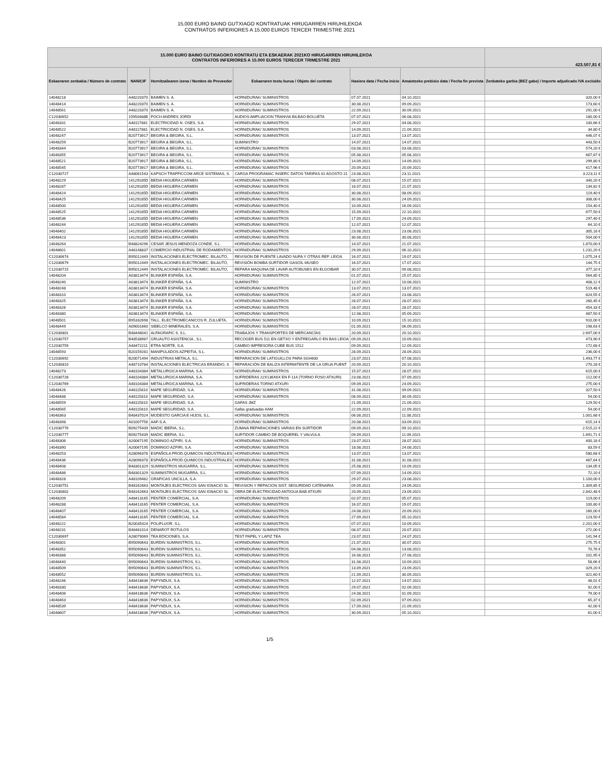15,000 EURO BAINO GUTXIAGO KONTRATUAK HIRUGARREN HIRUHILEKOA
CONTRATOS INFERIORES A 15.000 EUROS TERCER TRIMESTRE 2021
| 15.000 EURO BAINO GUTXIAGOKO KONTRATU ETA ESKAERAK 2021KO HIRUGARREN HIRUHILEKOA CONTRATOS INFERIORES A 15.000 EUROS TERECER TRIMESTRE 2021 | | | | | | 423.507,81 € |
| --- | --- | --- | --- | --- | --- | --- |
| Eskaeraren zenbakia / Número de contrato | NAN/CIF | Hornitzailearen izena / Nombre de Proveedor | Eskaeraren testu burua / Objeto del contrato | Hasiera data / Fecha inicio | Amaietzeko prebisio data / Fecha fin prevista | Zenbateko garbia (BEZ gabe) / Importe adjudicado IVA excluído |
| 14048218 | A48220370 | BAIMEN S. A. | HORNIDURAK/ SUMINISTROS | 07.07.2021 | 04.10.2021 | 320,00 € |
| 14048414 | A48220370 | BAIMEN S. A. | HORNIDURAK/ SUMINISTROS | 30.08.2021 | 09.09.2021 | 173,60 € |
| 14048561 | A48220370 | BAIMEN S. A. | HORNIDURAK/ SUMINISTROS | 22.09.2021 | 30.09.2021 | 291,00 € |
| C12030652 | 15950488B | POCH ANDRES JORDI | AUDIOS AMPLIACION TRANVIA BILBAO-BOLUETA | 07.07.2021 | 06.08.2021 | 180,00 € |
| 14048331 | A48117881 | ELECTRICIDAD N. OSES, S.A. | HORNIDURAK/ SUMINISTROS | 29.07.2021 | 04.08.2021 | 100,66 € |
| 14048522 | A48117881 | ELECTRICIDAD N. OSES, S.A. | HORNIDURAK/ SUMINISTROS | 14.09.2021 | 21.09.2021 | 34,80 € |
| 14048247 | B20773917 | BEGIRA & BEGIRA, S.L. | HORNIDURAK/ SUMINISTROS | 13.07.2021 | 13.07.2021 | 446,07 € |
| 14048259 | B20773917 | BEGIRA & BEGIRA, S.L. | SUMINISTRO | 14.07.2021 | 14.07.2021 | 443,50 € |
| 14048344 | B20773917 | BEGIRA & BEGIRA, S.L. | HORNIDURAK/ SUMINISTROS | 03.08.2021 | 03.08.2021 | 574,20 € |
| 14048355 | B20773917 | BEGIRA & BEGIRA, S.L. | HORNIDURAK/ SUMINISTROS | 05.08.2021 | 05.08.2021 | 667,67 € |
| 14048521 | B20773917 | BEGIRA & BEGIRA, S.L. | HORNIDURAK/ SUMINISTROS | 14.09.2021 | 14.09.2021 | 299,80 € |
| 14048545 | B20773917 | BEGIRA & BEGIRA, S.L. | HORNIDURAK/ SUMINISTROS | 20.09.2021 | 20.09.2021 | 417,96 € |
| C12030727 | A48061543 | KAPSCH TRAFFICCOM ARCE SISTEMAS, S. | CARGA PROGRAMAC INSERC DATOS TARIFAS 01 AGOSTO 21 | 23.08.2021 | 23.11.2021 | 3.223,11 € |
| 14048229 | 14129185D | BEDIA HIGUERA CARMEN | HORNIDURAK/ SUMINISTROS | 08.07.2021 | 15.07.2021 | 340,20 € |
| 14048287 | 14129185D | BEDIA HIGUERA CARMEN | HORNIDURAK/ SUMINISTROS | 16.07.2021 | 21.07.2021 | 134,82 € |
| 14048424 | 14129185D | BEDIA HIGUERA CARMEN | HORNIDURAK/ SUMINISTROS | 30.08.2021 | 08.09.2021 | 119,40 € |
| 14048425 | 14129185D | BEDIA HIGUERA CARMEN | HORNIDURAK/ SUMINISTROS | 30.08.2021 | 24.09.2021 | 308,00 € |
| 14048500 | 14129185D | BEDIA HIGUERA CARMEN | HORNIDURAK/ SUMINISTROS | 10.09.2021 | 16.09.2021 | 154,40 € |
| 14048525 | 14129185D | BEDIA HIGUERA CARMEN | HORNIDURAK/ SUMINISTROS | 15.09.2021 | 22.10.2021 | 677,50 € |
| 14048536 | 14129185D | BEDIA HIGUERA CARMEN | HORNIDURAK/ SUMINISTROS | 17.09.2021 | 24.09.2021 | 297,40 € |
| 14048244 | 14129185D | BEDIA HIGUERA CARMEN | HORNIDURAK/ SUMINISTROS | 12.07.2021 | 12.07.2021 | 64,10 € |
| 14048402 | 14129185D | BEDIA HIGUERA CARMEN | HORNIDURAK/ SUMINISTROS | 23.08.2021 | 23.08.2021 | 305,18 € |
| 14048423 | 14129185D | BEDIA HIGUERA CARMEN | HORNIDURAK/ SUMINISTROS | 30.08.2021 | 30.08.2021 | 504,00 € |
| 14048264 | B48824296 | CESAR JESUS MENDOZA CONDE, S.L. | HORNIDURAK/ SUMINISTROS | 14.07.2021 | 21.07.2021 | 1.870,00 € |
| 14048601 | A48148837 | COMERCIO INDUSTRIAL DE RODAMIENTOS | HORNIDURAK/ SUMINISTROS | 29.09.2021 | 06.10.2021 | 1.231,20 € |
| C12030674 | B95012449 | INSTALACIONES ELECTROMEC. BILAUTO, | REVISION DE PUENTE LAVADO NUFA Y OTRAS REP. LEIOA | 16.07.2021 | 19.07.2021 | 1.075,24 € |
| C12030679 | B95012449 | INSTALACIONES ELECTROMEC. BILAUTO, | REVISIÓN BOMBA SURTIDOR GASOIL MUSEO | 16.07.2021 | 17.07.2021 | 144,75 € |
| C12030715 | B95012449 | INSTALACIONES ELECTROMEC. BILAUTO, | REPARA MAQUINA DE LAVAR AUTOBUSES EN ELGOIBAR | 30.07.2021 | 09.08.2021 | 377,10 € |
| 14048204 | A03813474 | BLINKER ESPAÑA, S.A. | HORNIDURAK/ SUMINISTROS | 01.07.2021 | 25.07.2021 | 564,85 € |
| 14048240 | A03813474 | BLINKER ESPAÑA, S.A. | SUMINISTRO | 12.07.2021 | 10.08.2021 | 408,12 € |
| 14048248 | A03813474 | BLINKER ESPAÑA, S.A. | HORNIDURAK/ SUMINISTROS | 13.07.2021 | 13.07.2021 | 519,48 € |
| 14048310 | A03813474 | BLINKER ESPAÑA, S.A. | HORNIDURAK/ SUMINISTROS | 26.07.2021 | 23.08.2021 | 824,55 € |
| 14048325 | A03813474 | BLINKER ESPAÑA, S.A. | HORNIDURAK/ SUMINISTROS | 28.07.2021 | 28.07.2021 | 260,45 € |
| 14048326 | A03813474 | BLINKER ESPAÑA, S.A. | HORNIDURAK/ SUMINISTROS | 28.07.2021 | 28.07.2021 | 454,33 € |
| 14048380 | A03813474 | BLINKER ESPAÑA, S.A. | HORNIDURAK/ SUMINISTROS | 12.08.2021 | 05.09.2021 | 487,50 € |
| 14048501 | B95332698 | TALL. ELECTROMECANICOS R. ZULUETA, | HORNIDURAK/ SUMINISTROS | 10.09.2021 | 15.10.2021 | 910,00 € |
| 14048449 | A09001660 | SIBELCO MINERALES, S.A. | HORNIDURAK/ SUMINISTROS | 01.09.2021 | 06.09.2021 | 198,63 € |
| C12030801 | B48446041 | ALFAGRAFIC 9, S.L. | TRABAJOS Y TRANSPORTES DE MERCANCÍAS | 20.09.2021 | 20.10.2021 | 2.697,00 € |
| C12030757 | B48538987 | GRUAUTO ASISTENCIA , S.L. | RECOGER BUS 511 EN GETXO Y ENTREGARLO EN BAS LEIOA | 09.09.2021 | 10.09.2021 | 473,90 € |
| C12030759 | A48472211 | ETRA NORTE, S.A. | CAMBIO IMPRESORA CUBE BUS 1512 | 09.09.2021 | 12.09.2021 | 172,68 € |
| 14048593 | B20159281 | MANIPULADOS AZPEITIA, S.L. | HORNIDURAK/ SUMINISTROS | 28.09.2021 | 28.09.2021 | 236,00 € |
| C12030692 | B20071494 | INDUSTRIAS METALA, S.L. | REPARACION DE LATIGUILLOS PARA SGH600 | 23.07.2021 | 07.08.2021 | 1.493,77 € |
| C12030810 | A48710784 | INSTALACIONES ELECTRICAS ERANDIO, S | REPARACIÓN DE BALIZA INTERMITENTE DE LA GRUA PUENT | 20.09.2021 | 20.10.2021 | 270,28 € |
| 14048273 | A48104384 | METALURGICA MARINA, S.A. | HORNIDURAK/ SUMINISTROS | 15.07.2021 | 28.07.2021 | 615,00 € |
| C12030728 | A48104384 | METALURGICA MARINA, S.A. | SUFRIDERAS 22X136X6X EN F-114 (TORNO FOSO ATXURI) | 23.08.2021 | 07.09.2021 | 112,00 € |
| C12030769 | A48104384 | METALURGICA MARINA, S.A. | SUFRIDERAS TORNO ATXURI | 09.09.2021 | 24.09.2021 | 275,00 € |
| 14048426 | A48115810 | MAPE SEGURIDAD, S.A. | HORNIDURAK/ SUMINISTROS | 31.08.2021 | 09.09.2021 | 327,50 € |
| 14048488 | A48115810 | MAPE SEGURIDAD, S.A. | HORNIDURAK/ SUMINISTROS | 08.09.2021 | 30.09.2021 | 54,00 € |
| 14048559 | A48115810 | MAPE SEGURIDAD, S.A. | GAFAS JMZ | 21.09.2021 | 21.09.2021 | 129,50 € |
| 14048565 | A48115810 | MAPE SEGURIDAD, S.A. | Gafas graduadas AAM | 22.09.2021 | 22.09.2021 | 54,00 € |
| 14048363 | B48437024 | MODESTO GARCIA E HIJOS, S.L. | HORNIDURAK/ SUMINISTROS | 06.08.2021 | 11.08.2021 | 1.001,68 € |
| 14048398 | A01007756 | AAF-S.A. | HORNIDURAK/ SUMINISTROS | 20.08.2021 | 03.09.2021 | 615,14 € |
| C12030776 | B09275439 | MADIC IBERIA, S.L. | ZUMAIA REPARACIONES VARIAS EN SURTIDOR | 09.09.2021 | 09.10.2021 | 2.515,22 € |
| C12030777 | B09275439 | MADIC IBERIA, S.L. | SURTIDOR CAMBIO DE BOQUEREL Y VALVULA | 09.09.2021 | 11.09.2021 | 1.691,71 € |
| 14048306 | A20067195 | DOMINGO AZPIRI, S.A. | HORNIDURAK/ SUMINISTROS | 23.07.2021 | 28.07.2021 | 400,18 € |
| 14048390 | A20067195 | DOMINGO AZPIRI, S.A. | HORNIDURAK/ SUMINISTROS | 18.08.2021 | 24.08.2021 | 83,59 € |
| 14048253 | A28096378 | ESPAÑOLA PROD.QUIMICOS INDUSTRIALES | HORNIDURAK/ SUMINISTROS | 13.07.2021 | 13.07.2021 | 580,68 € |
| 14048436 | A28096378 | ESPAÑOLA PROD.QUIMICOS INDUSTRIALES | HORNIDURAK/ SUMINISTROS | 31.08.2021 | 31.08.2021 | 467,64 € |
| 14048408 | B48301329 | SUMINISTROS MUGARRA, S.L. | HORNIDURAK/ SUMINISTROS | 25.08.2021 | 10.09.2021 | 134,05 € |
| 14048486 | B48301329 | SUMINISTROS MUGARRA, S.L. | HORNIDURAK/ SUMINISTROS | 07.09.2021 | 14.09.2021 | 72,10 € |
| 14048328 | A48109482 | GRAFICAS UNCILLA, S.A. | HORNIDURAK/ SUMINISTROS | 29.07.2021 | 23.08.2021 | 1.100,00 € |
| C12030751 | B48162663 | MONTAJES ELECTRICOS SAN IGNACIO SL | REVISION Y REPACION SIST. SEGURIDAD CATENARIA | 09.09.2021 | 24.09.2021 | 1.309,85 € |
| C12030802 | B48162663 | MONTAJES ELECTRICOS SAN IGNACIO SL | OBRA DE ELECTRICIDAD ANTIGUA BAB ATXURI | 20.09.2021 | 23.09.2021 | 2.842,48 € |
| 14048209 | A48413165 | PENTER COMERCIAL, S.A. | HORNIDURAK/ SUMINISTROS | 02.07.2021 | 05.07.2021 | 119,00 € |
| 14048288 | A48413165 | PENTER COMERCIAL, S.A. | HORNIDURAK/ SUMINISTROS | 16.07.2021 | 19.07.2021 | 100,80 € |
| 14048407 | A48413165 | PENTER COMERCIAL, S.A. | HORNIDURAK/ SUMINISTROS | 24.08.2021 | 20.09.2021 | 160,00 € |
| 14048584 | A48413165 | PENTER COMERCIAL, S.A. | HORNIDURAK/ SUMINISTROS | 27.09.2021 | 05.10.2021 | 123,50 € |
| 14048222 | B20035424 | POLIFLUOR, S.L. | HORNIDURAK/ SUMINISTROS | 07.07.2021 | 10.09.2021 | 2.201,00 € |
| 14048231 | B48481014 | DENAROT ROTULOS | HORNIDURAK/ SUMINISTROS | 08.07.2021 | 20.07.2021 | 272,00 € |
| C12030697 | A28079069 | TEA EDICIONES, S.A. | TEST PAPEL Y LAPIZ TEA | 23.07.2021 | 24.07.2021 | 141,94 € |
| 14048301 | B95090643 | BURDIN SUMINISTROS, S.L. | HORNIDURAK/ SUMINISTROS | 21.07.2021 | 30.07.2021 | 275,75 € |
| 14048352 | B95090643 | BURDIN SUMINISTROS, S.L. | HORNIDURAK/ SUMINISTROS | 04.08.2021 | 13.08.2021 | 70,76 € |
| 14048388 | B95090643 | BURDIN SUMINISTROS, S.L. | HORNIDURAK/ SUMINISTROS | 16.08.2021 | 27.08.2021 | 101,95 € |
| 14048440 | B95090643 | BURDIN SUMINISTROS, S.L. | HORNIDURAK/ SUMINISTROS | 31.08.2021 | 10.09.2021 | 58,66 € |
| 14048509 | B95090643 | BURDIN SUMINISTROS, S.L. | HORNIDURAK/ SUMINISTROS | 13.09.2021 | 23.09.2021 | 329,20 € |
| 14048552 | B95090643 | BURDIN SUMINISTROS, S.L. | HORNIDURAK/ SUMINISTROS | 21.09.2021 | 30.09.2021 | 321,60 € |
| 14048246 | A48418636 | PAPYNDUX, S.A. | HORNIDURAK/ SUMINISTROS | 12.07.2021 | 14.07.2021 | 48,01 € |
| 14048330 | A48418636 | PAPYNDUX, S.A. | HORNIDURAK/ SUMINISTROS | 29.07.2021 | 02.09.2021 | 92,00 € |
| 14048406 | A48418636 | PAPYNDUX, S.A. | HORNIDURAK/ SUMINISTROS | 24.08.2021 | 01.09.2021 | 79,00 € |
| 14048463 | A48418636 | PAPYNDUX, S.A. | HORNIDURAK/ SUMINISTROS | 02.09.2021 | 07.09.2021 | 65,37 € |
| 14048539 | A48418636 | PAPYNDUX, S.A. | HORNIDURAK/ SUMINISTROS | 17.09.2021 | 21.09.2021 | 42,00 € |
| 14048607 | A48418636 | PAPYNDUX, S.A. | HORNIDURAK/ SUMINISTROS | 30.09.2021 | 05.10.2021 | 61,00 € |
1/5